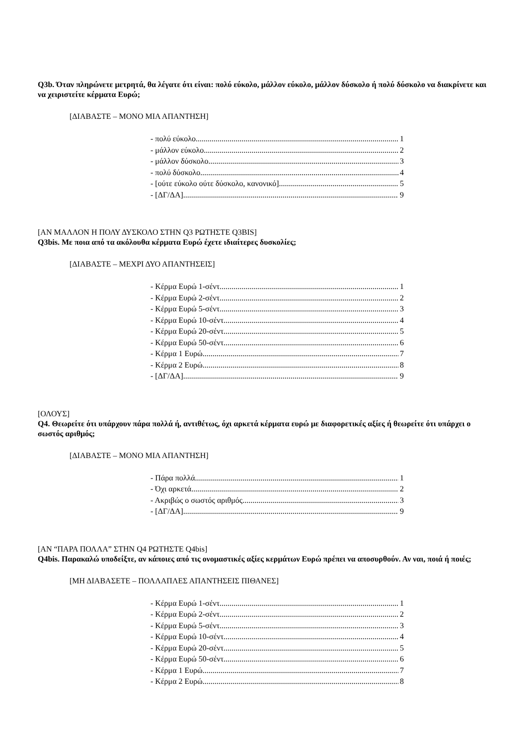Q3b. Όταν πληρώνετε μετρητά, θα λέγατε ότι είναι: πολύ εύκολο, μάλλον εύκολο, μάλλον δύσκολο ή πολύ δύσκολο να διακρίνετε και να χειριστείτε κέρματα Ευρώ;
[ΔΙΑΒΑΣΤΕ – ΜΟΝΟ ΜΙΑ ΑΠΑΝΤΗΣΗ]
- πολύ εύκολο 1
- μάλλον εύκολο 2
- μάλλον δύσκολο 3
- πολύ δύσκολο 4
- [ούτε εύκολο ούτε δύσκολο, κανονικό] 5
- [ΔΓ/ΔΑ] 9
[ΑΝ ΜΑΛΛΟΝ Η ΠΟΛΥ ΔΥΣΚΟΛΟ ΣΤΗΝ Q3 ΡΩΤΗΣΤΕ Q3BIS]
Q3bis. Με ποια από τα ακόλουθα κέρματα Ευρώ έχετε ιδιαίτερες δυσκολίες;
[ΔΙΑΒΑΣΤΕ – ΜΕΧΡΙ ΔΥΟ ΑΠΑΝΤΗΣΕΙΣ]
- Κέρμα Ευρώ 1-σέντ 1
- Κέρμα Ευρώ 2-σέντ 2
- Κέρμα Ευρώ 5-σέντ 3
- Κέρμα Ευρώ 10-σέντ 4
- Κέρμα Ευρώ 20-σέντ 5
- Κέρμα Ευρώ 50-σέντ 6
- Κέρμα 1 Ευρώ 7
- Κέρμα 2 Ευρώ 8
- [ΔΓ/ΔΑ] 9
[ΟΛΟΥΣ]
Q4. Θεωρείτε ότι υπάρχουν πάρα πολλά ή, αντιθέτως, όχι αρκετά κέρματα ευρώ με διαφορετικές αξίες ή θεωρείτε ότι υπάρχει ο σωστός αριθμός;
[ΔΙΑΒΑΣΤΕ – ΜΟΝΟ ΜΙΑ ΑΠΑΝΤΗΣΗ]
- Πάρα πολλά 1
- Όχι αρκετά 2
- Ακριβώς ο σωστός αριθμός 3
- [ΔΓ/ΔΑ] 9
[ΑΝ “ΠΑΡΑ ΠΟΛΛΑ” ΣΤΗΝ Q4 ΡΩΤΗΣΤΕ Q4bis]
Q4bis. Παρακαλώ υποδείξτε, αν κάποιες από τις ονομαστικές αξίες κερμάτων Ευρώ πρέπει να αποσυρθούν. Αν ναι, ποιά ή ποιές;
[ΜΗ ΔΙΑΒΑΣΕΤΕ – ΠΟΛΛΑΠΛΕΣ ΑΠΑΝΤΗΣΕΙΣ ΠΙΘΑΝΕΣ]
- Κέρμα Ευρώ 1-σέντ 1
- Κέρμα Ευρώ 2-σέντ 2
- Κέρμα Ευρώ 5-σέντ 3
- Κέρμα Ευρώ 10-σέντ 4
- Κέρμα Ευρώ 20-σέντ 5
- Κέρμα Ευρώ 50-σέντ 6
- Κέρμα 1 Ευρώ 7
- Κέρμα 2 Ευρώ 8